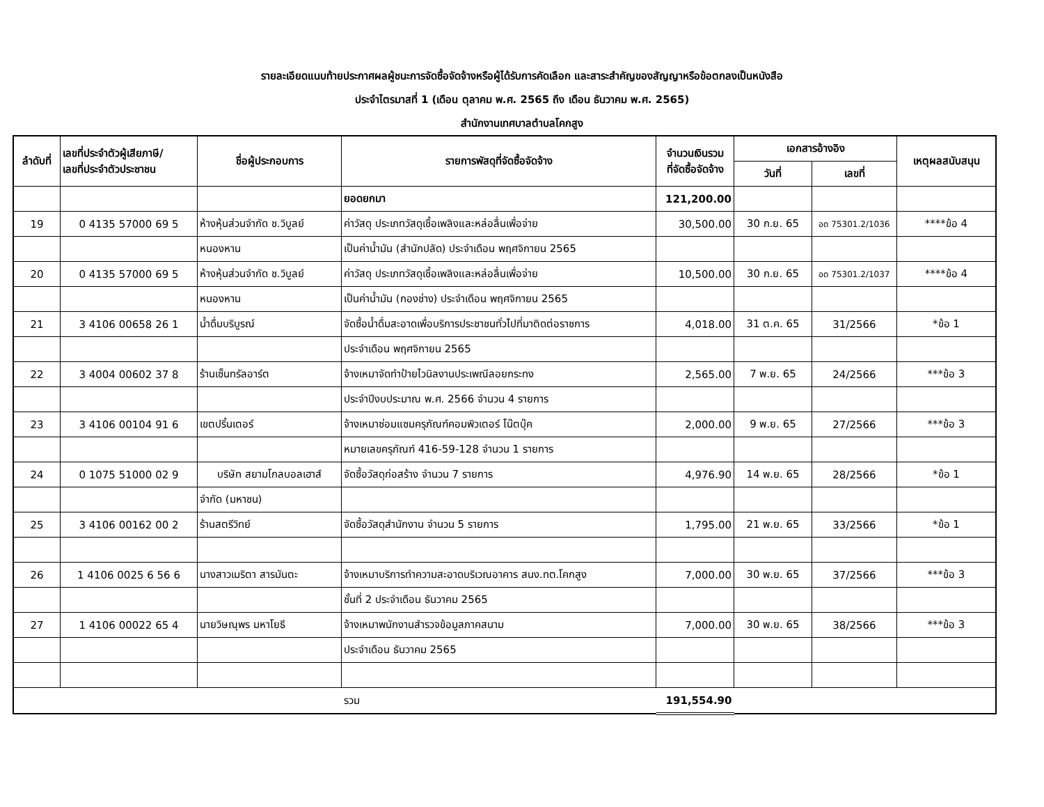รายละเอียดแนบท้ายประกาศผลผู้ชนะการจัดซื้อจัดจ้างหรือผู้ได้รับการคัดเลือก และสาระสำคัญของสัญญาหรือข้อตกลงเป็นหนังสือ
ประจำไตรมาสที่ 1 (เดือน ตุลาคม พ.ศ. 2565 ถึง เดือน ธันวาคม พ.ศ. 2565)
สำนักงานเทศบาลตำบลโคกสูง
| ลำดับที่ | เลขที่ประจำตัวผู้เสียภาษี/ เลขที่ประจำตัวประชาชน | ชื่อผู้ประกอบการ | รายการพัสดุที่จัดซื้อจัดจ้าง | จำนวนเงินรวม ที่จัดซื้อจัดจ้าง | เอกสารอ้างอิง | | เหตุผลสนับสนุน |
| --- | --- | --- | --- | --- | --- | --- | --- |
| | | | | | วันที่ | เลขที่ | |
| | | | ยอดยกมา | 121,200.00 | | | |
| 19 | 0 4135 57000 69 5 | ห้างหุ้นส่วนจำกัด ช.วิบูลย์ | ค่าวัสดุ ประเภทวัสดุเชื้อเพลิงและหล่อลื่นเพื่อจ่าย | 30,500.00 | 30 ก.ย. 65 | อด 75301.2/1036 | ****ข้อ 4 |
| | | หนองหาน | เป็นค่าน้ำมัน (สำนักปลัด) ประจำเดือน พฤศจิกายน 2565 | | | | |
| 20 | 0 4135 57000 69 5 | ห้างหุ้นส่วนจำกัด ช.วิบูลย์ | ค่าวัสดุ ประเภทวัสดุเชื้อเพลิงและหล่อลื่นเพื่อจ่าย | 10,500.00 | 30 ก.ย. 65 | อด 75301.2/1037 | ****ข้อ 4 |
| | | หนองหาน | เป็นค่าน้ำมัน (กองช่าง) ประจำเดือน พฤศจิกายน 2565 | | | | |
| 21 | 3 4106 00658 26 1 | น้ำดื่มบริบูรณ์ | จัดซื้อน้ำดื่มสะอาดเพื่อบริการประชาชนทั่วไปที่มาติดต่อราชการ | 4,018.00 | 31 ต.ค. 65 | 31/2566 | *ข้อ 1 |
| | | | ประจำเดือน พฤศจิกายน 2565 | | | | |
| 22 | 3 4004 00602 37 8 | ร้านเซ็นทรัลอาร์ต | จ้างเหมาจัดทำป้ายไวนิลงานประเพณีลอยกระทง | 2,565.00 | 7 พ.ย. 65 | 24/2566 | ***ข้อ 3 |
| | | | ประจำปีงบประมาณ พ.ศ. 2566 จำนวน 4 รายการ | | | | |
| 23 | 3 4106 00104 91 6 | เขตปริ้นเตอร์ | จ้างเหมาซ่อมแซมครุภัณฑ์คอมพิวเตอร์ โน๊ตบุ๊ค | 2,000.00 | 9 พ.ย. 65 | 27/2566 | ***ข้อ 3 |
| | | | หมายเลขครุภัณฑ์ 416-59-128 จำนวน 1 รายการ | | | | |
| 24 | 0 1075 51000 02 9 | บริษัท สยามโกลบอลเฮาส์ | จัดซื้อวัสดุก่อสร้าง จำนวน 7 รายการ | 4,976.90 | 14 พ.ย. 65 | 28/2566 | *ข้อ 1 |
| | | จำกัด (มหาชน) | | | | | |
| 25 | 3 4106 00162 00 2 | ร้านสตรีวิทย์ | จัดซื้อวัสดุสำนักงาน จำนวน 5 รายการ | 1,795.00 | 21 พ.ย. 65 | 33/2566 | *ข้อ 1 |
| 26 | 1 4106 0025 6 56 6 | นางสาวเมริตา สารมันตะ | จ้างเหมาบริการทำความสะอาดบริเวณอาคาร สนง.ทต.โคกสูง | 7,000.00 | 30 พ.ย. 65 | 37/2566 | ***ข้อ 3 |
| | | | ชั้นที่ 2 ประจำเดือน ธันวาคม 2565 | | | | |
| 27 | 1 4106 00022 65 4 | นายวิษณุพร มหาโยธี | จ้างเหมาพนักงานสำรวจข้อมูลภาคสนาม | 7,000.00 | 30 พ.ย. 65 | 38/2566 | ***ข้อ 3 |
| | | | ประจำเดือน ธันวาคม 2565 | | | | |
| | | | รวม | 191,554.90 | | | |